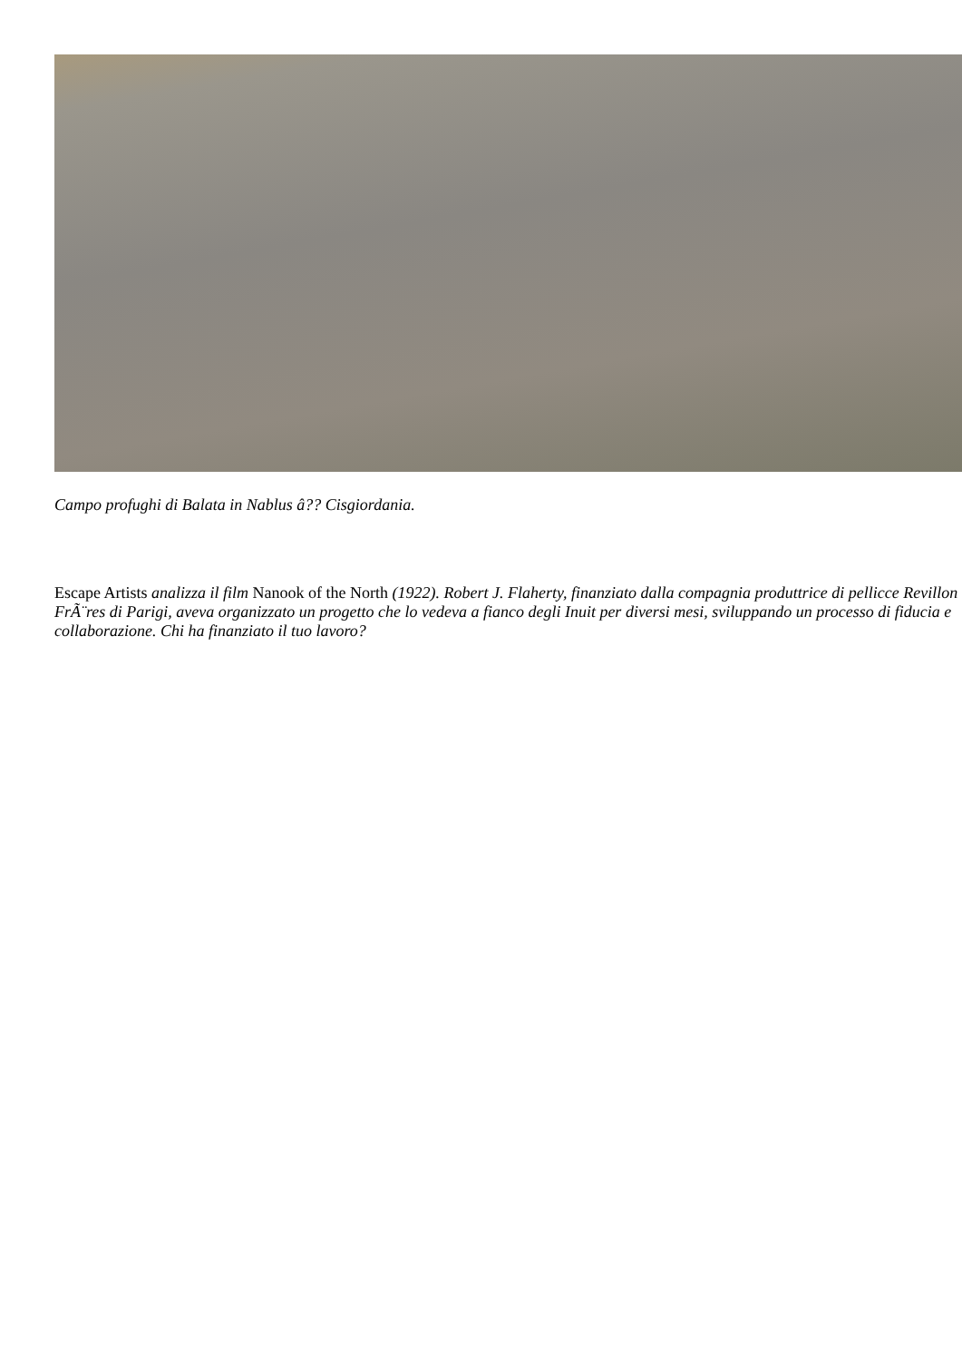Campo profughi di Balata in Nablus â?? Cisgiordania.
Escape Artists analizza il film Nanook of the North (1922). Robert J. Flaherty, finanziato dalla compagnia produttrice di pellicce Revillon FrÃ¨res di Parigi, aveva organizzato un progetto che lo vedeva a fianco degli Inuit per diversi mesi, sviluppando un processo di fiducia e collaborazione. Chi ha finanziato il tuo lavoro?